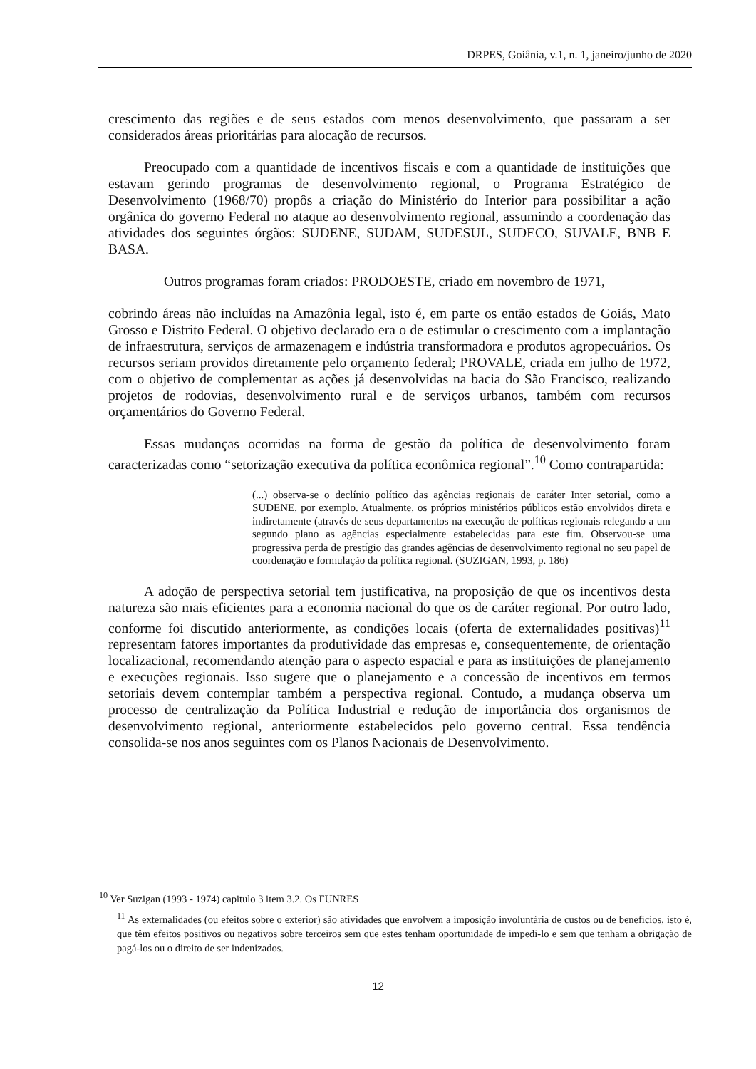DRPES, Goiânia, v.1, n. 1, janeiro/junho de 2020
crescimento das regiões e de seus estados com menos desenvolvimento, que passaram a ser considerados áreas prioritárias para alocação de recursos.
Preocupado com a quantidade de incentivos fiscais e com a quantidade de instituições que estavam gerindo programas de desenvolvimento regional, o Programa Estratégico de Desenvolvimento (1968/70) propôs a criação do Ministério do Interior para possibilitar a ação orgânica do governo Federal no ataque ao desenvolvimento regional, assumindo a coordenação das atividades dos seguintes órgãos: SUDENE, SUDAM, SUDESUL, SUDECO, SUVALE, BNB E BASA.
Outros programas foram criados: PRODOESTE, criado em novembro de 1971,
cobrindo áreas não incluídas na Amazônia legal, isto é, em parte os então estados de Goiás, Mato Grosso e Distrito Federal. O objetivo declarado era o de estimular o crescimento com a implantação de infraestrutura, serviços de armazenagem e indústria transformadora e produtos agropecuários. Os recursos seriam providos diretamente pelo orçamento federal; PROVALE, criada em julho de 1972, com o objetivo de complementar as ações já desenvolvidas na bacia do São Francisco, realizando projetos de rodovias, desenvolvimento rural e de serviços urbanos, também com recursos orçamentários do Governo Federal.
Essas mudanças ocorridas na forma de gestão da política de desenvolvimento foram caracterizadas como “setorização executiva da política econômica regional”.<sup>10</sup> Como contrapartida:
(...) observa-se o declínio político das agências regionais de caráter Inter setorial, como a SUDENE, por exemplo. Atualmente, os próprios ministérios públicos estão envolvidos direta e indiretamente (através de seus departamentos na execução de políticas regionais relegando a um segundo plano as agências especialmente estabelecidas para este fim. Observou-se uma progressiva perda de prestígio das grandes agências de desenvolvimento regional no seu papel de coordenação e formulação da política regional. (SUZIGAN, 1993, p. 186)
A adoção de perspectiva setorial tem justificativa, na proposição de que os incentivos desta natureza são mais eficientes para a economia nacional do que os de caráter regional. Por outro lado, conforme foi discutido anteriormente, as condições locais (oferta de externalidades positivas)<sup>11</sup> representam fatores importantes da produtividade das empresas e, consequentemente, de orientação localizacional, recomendando atenção para o aspecto espacial e para as instituições de planejamento e execuções regionais. Isso sugere que o planejamento e a concessão de incentivos em termos setoriais devem contemplar também a perspectiva regional. Contudo, a mudança observa um processo de centralização da Política Industrial e redução de importância dos organismos de desenvolvimento regional, anteriormente estabelecidos pelo governo central. Essa tendência consolida-se nos anos seguintes com os Planos Nacionais de Desenvolvimento.
<sup>10</sup> Ver Suzigan (1993 - 1974) capitulo 3 item 3.2. Os FUNRES
<sup>11</sup> As externalidades (ou efeitos sobre o exterior) são atividades que envolvem a imposição involuntária de custos ou de benefícios, isto é, que têm efeitos positivos ou negativos sobre terceiros sem que estes tenham oportunidade de impedi-lo e sem que tenham a obrigação de pagá-los ou o direito de ser indenizados.
12